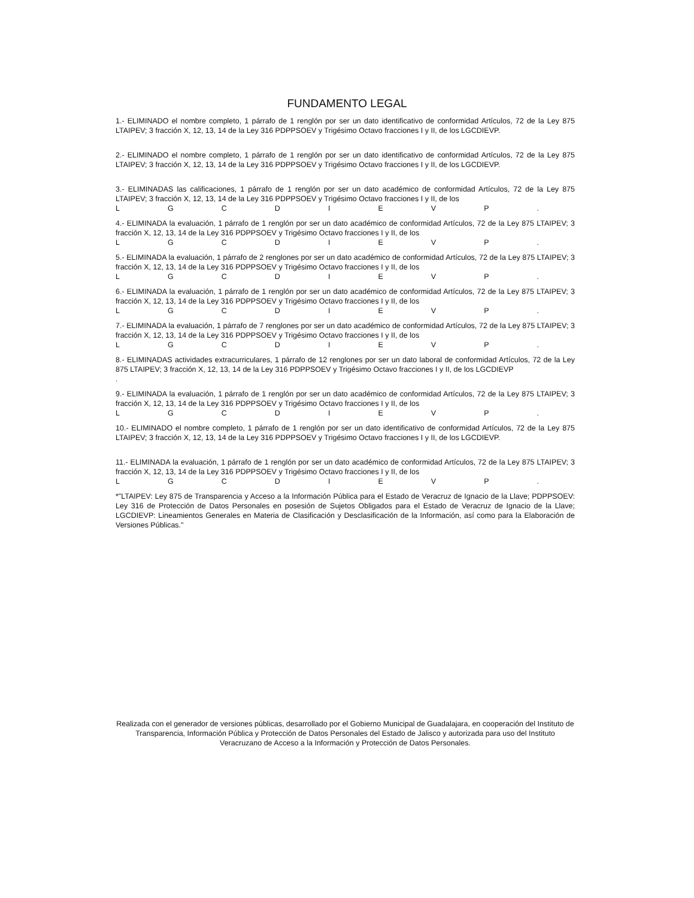FUNDAMENTO LEGAL
1.- ELIMINADO el nombre completo, 1 párrafo de 1 renglón por ser un dato identificativo de conformidad Artículos, 72 de la Ley 875 LTAIPEV; 3 fracción X, 12, 13, 14 de la Ley 316 PDPPSOEV y Trigésimo Octavo fracciones I y II, de los LGCDIEVP.
2.- ELIMINADO el nombre completo, 1 párrafo de 1 renglón por ser un dato identificativo de conformidad Artículos, 72 de la Ley 875 LTAIPEV; 3 fracción X, 12, 13, 14 de la Ley 316 PDPPSOEV y Trigésimo Octavo fracciones I y II, de los LGCDIEVP.
3.- ELIMINADAS las calificaciones, 1 párrafo de 1 renglón por ser un dato académico de conformidad Artículos, 72 de la Ley 875 LTAIPEV; 3 fracción X, 12, 13, 14 de la Ley 316 PDPPSOEV y Trigésimo Octavo fracciones I y II, de los
L G C D I E V P .
4.- ELIMINADA la evaluación, 1 párrafo de 1 renglón por ser un dato académico de conformidad Artículos, 72 de la Ley 875 LTAIPEV; 3 fracción X, 12, 13, 14 de la Ley 316 PDPPSOEV y Trigésimo Octavo fracciones I y II, de los
L G C D I E V P .
5.- ELIMINADA la evaluación, 1 párrafo de 2 renglones por ser un dato académico de conformidad Artículos, 72 de la Ley 875 LTAIPEV; 3 fracción X, 12, 13, 14 de la Ley 316 PDPPSOEV y Trigésimo Octavo fracciones I y II, de los
L G C D I E V P .
6.- ELIMINADA la evaluación, 1 párrafo de 1 renglón por ser un dato académico de conformidad Artículos, 72 de la Ley 875 LTAIPEV; 3 fracción X, 12, 13, 14 de la Ley 316 PDPPSOEV y Trigésimo Octavo fracciones I y II, de los
L G C D I E V P .
7.- ELIMINADA la evaluación, 1 párrafo de 7 renglones por ser un dato académico de conformidad Artículos, 72 de la Ley 875 LTAIPEV; 3 fracción X, 12, 13, 14 de la Ley 316 PDPPSOEV y Trigésimo Octavo fracciones I y II, de los
L G C D I E V P .
8.- ELIMINADAS actividades extracurriculares, 1 párrafo de 12 renglones por ser un dato laboral de conformidad Artículos, 72 de la Ley 875 LTAIPEV; 3 fracción X, 12, 13, 14 de la Ley 316 PDPPSOEV y Trigésimo Octavo fracciones I y II, de los LGCDIEVP
.
9.- ELIMINADA la evaluación, 1 párrafo de 1 renglón por ser un dato académico de conformidad Artículos, 72 de la Ley 875 LTAIPEV; 3 fracción X, 12, 13, 14 de la Ley 316 PDPPSOEV y Trigésimo Octavo fracciones I y II, de los
L G C D I E V P .
10.- ELIMINADO el nombre completo, 1 párrafo de 1 renglón por ser un dato identificativo de conformidad Artículos, 72 de la Ley 875 LTAIPEV; 3 fracción X, 12, 13, 14 de la Ley 316 PDPPSOEV y Trigésimo Octavo fracciones I y II, de los LGCDIEVP.
11.- ELIMINADA la evaluación, 1 párrafo de 1 renglón por ser un dato académico de conformidad Artículos, 72 de la Ley 875 LTAIPEV; 3 fracción X, 12, 13, 14 de la Ley 316 PDPPSOEV y Trigésimo Octavo fracciones I y II, de los
L G C D I E V P .
*"LTAIPEV: Ley 875 de Transparencia y Acceso a la Información Pública para el Estado de Veracruz de Ignacio de la Llave; PDPPSOEV: Ley 316 de Protección de Datos Personales en posesión de Sujetos Obligados para el Estado de Veracruz de Ignacio de la Llave; LGCDIEVP: Lineamientos Generales en Materia de Clasificación y Desclasificación de la Información, así como para la Elaboración de Versiones Públicas."
Realizada con el generador de versiones públicas, desarrollado por el Gobierno Municipal de Guadalajara, en cooperación del Instituto de Transparencia, Información Pública y Protección de Datos Personales del Estado de Jalisco y autorizada para uso del Instituto Veracruzano de Acceso a la Información y Protección de Datos Personales.